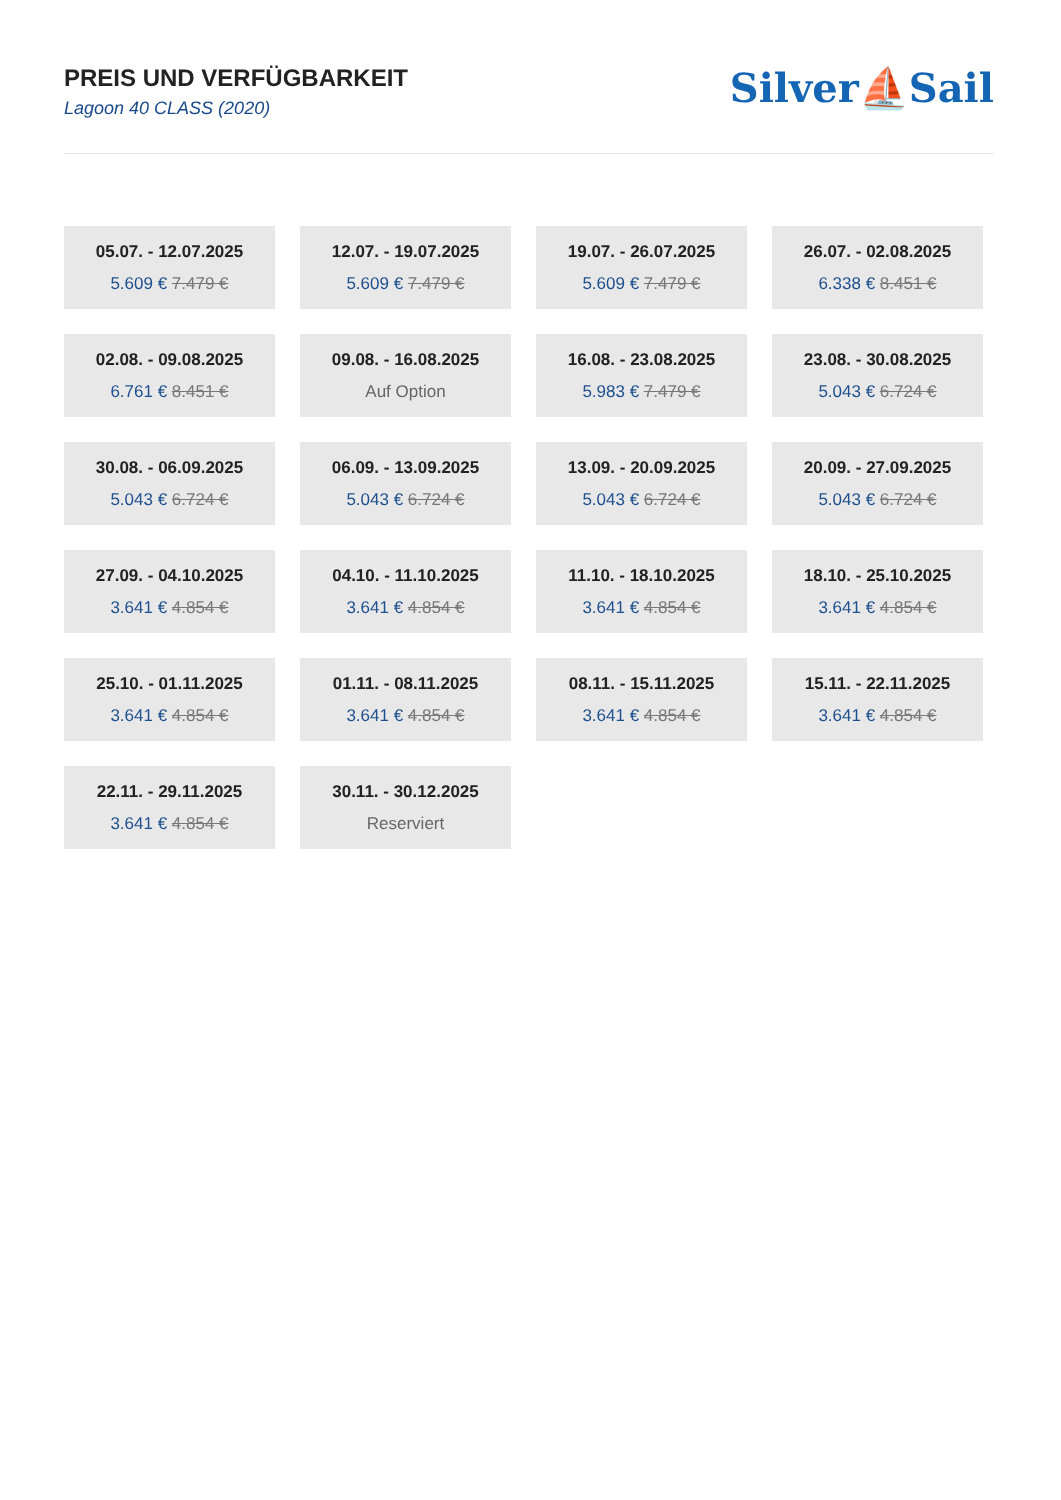PREIS UND VERFÜGBARKEIT
Lagoon 40 CLASS (2020)
Silver⛵Sail
05.07. - 12.07.2025
5.609 € 7.479 €
12.07. - 19.07.2025
5.609 € 7.479 €
19.07. - 26.07.2025
5.609 € 7.479 €
26.07. - 02.08.2025
6.338 € 8.451 €
02.08. - 09.08.2025
6.761 € 8.451 €
09.08. - 16.08.2025
Auf Option
16.08. - 23.08.2025
5.983 € 7.479 €
23.08. - 30.08.2025
5.043 € 6.724 €
30.08. - 06.09.2025
5.043 € 6.724 €
06.09. - 13.09.2025
5.043 € 6.724 €
13.09. - 20.09.2025
5.043 € 6.724 €
20.09. - 27.09.2025
5.043 € 6.724 €
27.09. - 04.10.2025
3.641 € 4.854 €
04.10. - 11.10.2025
3.641 € 4.854 €
11.10. - 18.10.2025
3.641 € 4.854 €
18.10. - 25.10.2025
3.641 € 4.854 €
25.10. - 01.11.2025
3.641 € 4.854 €
01.11. - 08.11.2025
3.641 € 4.854 €
08.11. - 15.11.2025
3.641 € 4.854 €
15.11. - 22.11.2025
3.641 € 4.854 €
22.11. - 29.11.2025
3.641 € 4.854 €
30.11. - 30.12.2025
Reserviert